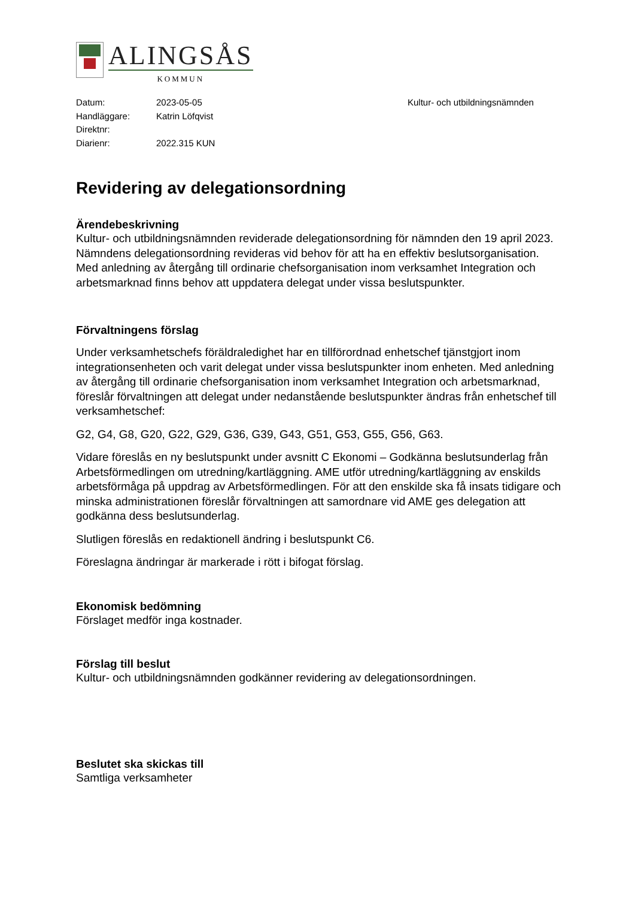ALINGSÅS
KOMMUN
Datum: 2023-05-05 Kultur- och utbildningsnämnden
Handläggare: Katrin Löfqvist
Direktnr:
Diarienr: 2022.315 KUN
Revidering av delegationsordning
Ärendebeskrivning
Kultur- och utbildningsnämnden reviderade delegationsordning för nämnden den 19 april 2023. Nämndens delegationsordning revideras vid behov för att ha en effektiv beslutsorganisation. Med anledning av återgång till ordinarie chefsorganisation inom verksamhet Integration och arbetsmarknad finns behov att uppdatera delegat under vissa beslutspunkter.
Förvaltningens förslag
Under verksamhetschefs föräldraledighet har en tillförordnad enhetschef tjänstgjort inom integrationsenheten och varit delegat under vissa beslutspunkter inom enheten. Med anledning av återgång till ordinarie chefsorganisation inom verksamhet Integration och arbetsmarknad, föreslår förvaltningen att delegat under nedanstående beslutspunkter ändras från enhetschef till verksamhetschef:
G2, G4, G8, G20, G22, G29, G36, G39, G43, G51, G53, G55, G56, G63.
Vidare föreslås en ny beslutspunkt under avsnitt C Ekonomi – Godkänna beslutsunderlag från Arbetsförmedlingen om utredning/kartläggning. AME utför utredning/kartläggning av enskilds arbetsförmåga på uppdrag av Arbetsförmedlingen. För att den enskilde ska få insats tidigare och minska administrationen föreslår förvaltningen att samordnare vid AME ges delegation att godkänna dess beslutsunderlag.
Slutligen föreslås en redaktionell ändring i beslutspunkt C6.
Föreslagna ändringar är markerade i rött i bifogat förslag.
Ekonomisk bedömning
Förslaget medför inga kostnader.
Förslag till beslut
Kultur- och utbildningsnämnden godkänner revidering av delegationsordningen.
Beslutet ska skickas till
Samtliga verksamheter